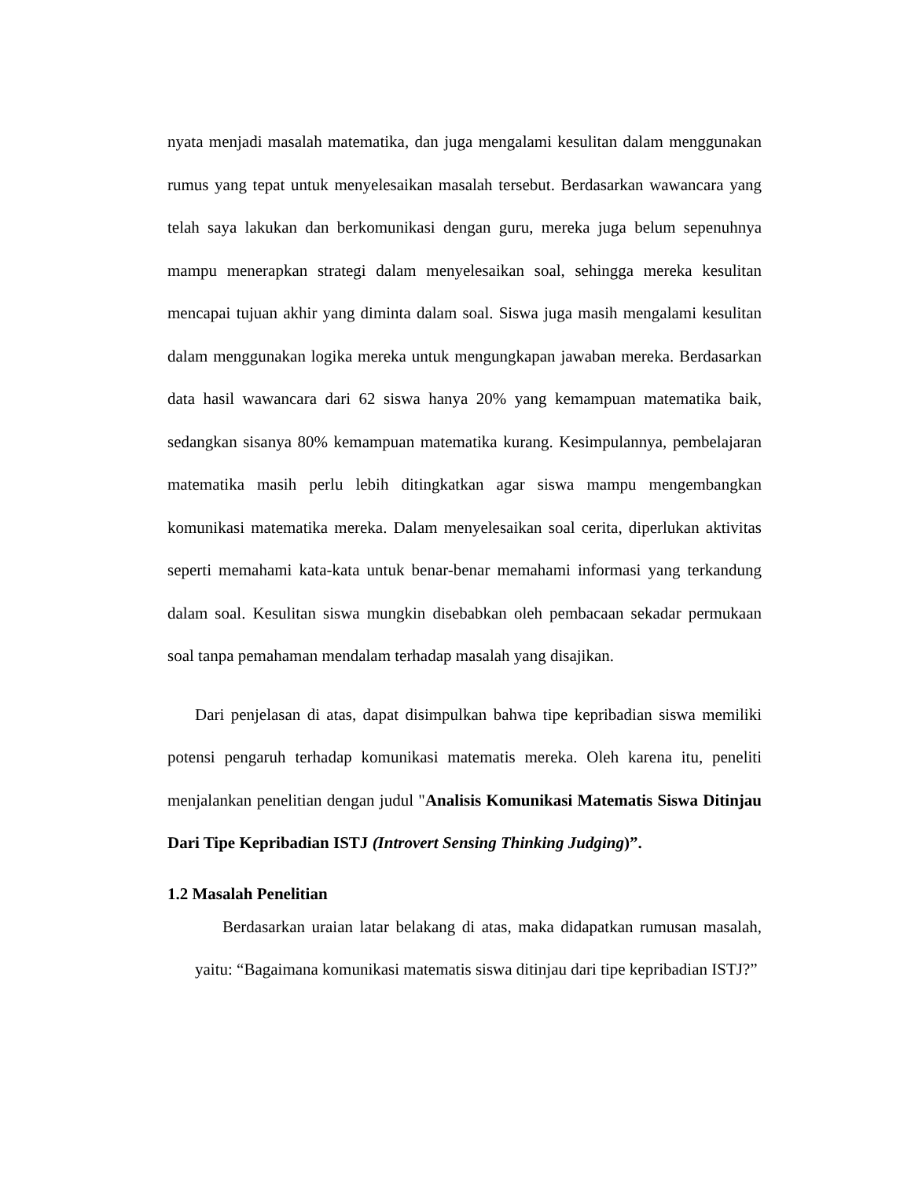nyata menjadi masalah matematika, dan juga mengalami kesulitan dalam menggunakan rumus yang tepat untuk menyelesaikan masalah tersebut. Berdasarkan wawancara yang telah saya lakukan dan berkomunikasi dengan guru, mereka juga belum sepenuhnya mampu menerapkan strategi dalam menyelesaikan soal, sehingga mereka kesulitan mencapai tujuan akhir yang diminta dalam soal. Siswa juga masih mengalami kesulitan dalam menggunakan logika mereka untuk mengungkapan jawaban mereka. Berdasarkan data hasil wawancara dari 62 siswa hanya 20% yang kemampuan matematika baik, sedangkan sisanya 80% kemampuan matematika kurang. Kesimpulannya, pembelajaran matematika masih perlu lebih ditingkatkan agar siswa mampu mengembangkan komunikasi matematika mereka. Dalam menyelesaikan soal cerita, diperlukan aktivitas seperti memahami kata-kata untuk benar-benar memahami informasi yang terkandung dalam soal. Kesulitan siswa mungkin disebabkan oleh pembacaan sekadar permukaan soal tanpa pemahaman mendalam terhadap masalah yang disajikan.
Dari penjelasan di atas, dapat disimpulkan bahwa tipe kepribadian siswa memiliki potensi pengaruh terhadap komunikasi matematis mereka. Oleh karena itu, peneliti menjalankan penelitian dengan judul "Analisis Komunikasi Matematis Siswa Ditinjau Dari Tipe Kepribadian ISTJ (Introvert Sensing Thinking Judging)”.
1.2 Masalah Penelitian
Berdasarkan uraian latar belakang di atas, maka didapatkan rumusan masalah, yaitu: “Bagaimana komunikasi matematis siswa ditinjau dari tipe kepribadian ISTJ?”